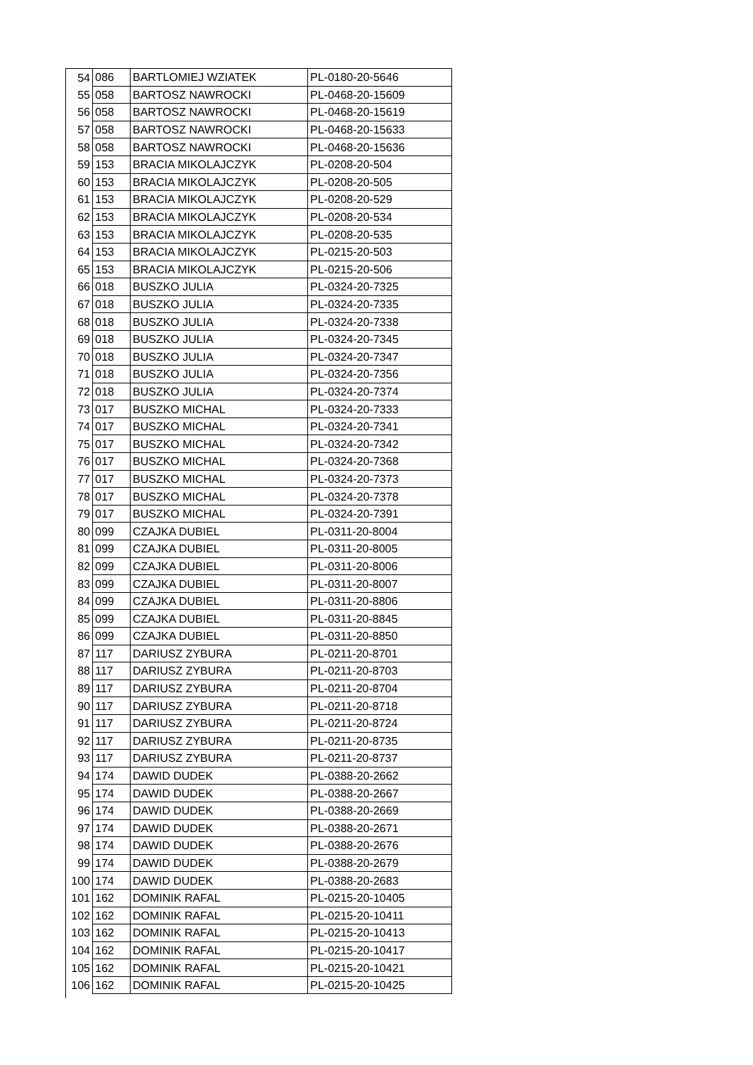| 54 | 086 | BARTLOMIEJ WZIATEK | PL-0180-20-5646 |
| 55 | 058 | BARTOSZ NAWROCKI | PL-0468-20-15609 |
| 56 | 058 | BARTOSZ NAWROCKI | PL-0468-20-15619 |
| 57 | 058 | BARTOSZ NAWROCKI | PL-0468-20-15633 |
| 58 | 058 | BARTOSZ NAWROCKI | PL-0468-20-15636 |
| 59 | 153 | BRACIA MIKOLAJCZYK | PL-0208-20-504 |
| 60 | 153 | BRACIA MIKOLAJCZYK | PL-0208-20-505 |
| 61 | 153 | BRACIA MIKOLAJCZYK | PL-0208-20-529 |
| 62 | 153 | BRACIA MIKOLAJCZYK | PL-0208-20-534 |
| 63 | 153 | BRACIA MIKOLAJCZYK | PL-0208-20-535 |
| 64 | 153 | BRACIA MIKOLAJCZYK | PL-0215-20-503 |
| 65 | 153 | BRACIA MIKOLAJCZYK | PL-0215-20-506 |
| 66 | 018 | BUSZKO JULIA | PL-0324-20-7325 |
| 67 | 018 | BUSZKO JULIA | PL-0324-20-7335 |
| 68 | 018 | BUSZKO JULIA | PL-0324-20-7338 |
| 69 | 018 | BUSZKO JULIA | PL-0324-20-7345 |
| 70 | 018 | BUSZKO JULIA | PL-0324-20-7347 |
| 71 | 018 | BUSZKO JULIA | PL-0324-20-7356 |
| 72 | 018 | BUSZKO JULIA | PL-0324-20-7374 |
| 73 | 017 | BUSZKO MICHAL | PL-0324-20-7333 |
| 74 | 017 | BUSZKO MICHAL | PL-0324-20-7341 |
| 75 | 017 | BUSZKO MICHAL | PL-0324-20-7342 |
| 76 | 017 | BUSZKO MICHAL | PL-0324-20-7368 |
| 77 | 017 | BUSZKO MICHAL | PL-0324-20-7373 |
| 78 | 017 | BUSZKO MICHAL | PL-0324-20-7378 |
| 79 | 017 | BUSZKO MICHAL | PL-0324-20-7391 |
| 80 | 099 | CZAJKA DUBIEL | PL-0311-20-8004 |
| 81 | 099 | CZAJKA DUBIEL | PL-0311-20-8005 |
| 82 | 099 | CZAJKA DUBIEL | PL-0311-20-8006 |
| 83 | 099 | CZAJKA DUBIEL | PL-0311-20-8007 |
| 84 | 099 | CZAJKA DUBIEL | PL-0311-20-8806 |
| 85 | 099 | CZAJKA DUBIEL | PL-0311-20-8845 |
| 86 | 099 | CZAJKA DUBIEL | PL-0311-20-8850 |
| 87 | 117 | DARIUSZ ZYBURA | PL-0211-20-8701 |
| 88 | 117 | DARIUSZ ZYBURA | PL-0211-20-8703 |
| 89 | 117 | DARIUSZ ZYBURA | PL-0211-20-8704 |
| 90 | 117 | DARIUSZ ZYBURA | PL-0211-20-8718 |
| 91 | 117 | DARIUSZ ZYBURA | PL-0211-20-8724 |
| 92 | 117 | DARIUSZ ZYBURA | PL-0211-20-8735 |
| 93 | 117 | DARIUSZ ZYBURA | PL-0211-20-8737 |
| 94 | 174 | DAWID DUDEK | PL-0388-20-2662 |
| 95 | 174 | DAWID DUDEK | PL-0388-20-2667 |
| 96 | 174 | DAWID DUDEK | PL-0388-20-2669 |
| 97 | 174 | DAWID DUDEK | PL-0388-20-2671 |
| 98 | 174 | DAWID DUDEK | PL-0388-20-2676 |
| 99 | 174 | DAWID DUDEK | PL-0388-20-2679 |
| 100 | 174 | DAWID DUDEK | PL-0388-20-2683 |
| 101 | 162 | DOMINIK RAFAL | PL-0215-20-10405 |
| 102 | 162 | DOMINIK RAFAL | PL-0215-20-10411 |
| 103 | 162 | DOMINIK RAFAL | PL-0215-20-10413 |
| 104 | 162 | DOMINIK RAFAL | PL-0215-20-10417 |
| 105 | 162 | DOMINIK RAFAL | PL-0215-20-10421 |
| 106 | 162 | DOMINIK RAFAL | PL-0215-20-10425 |